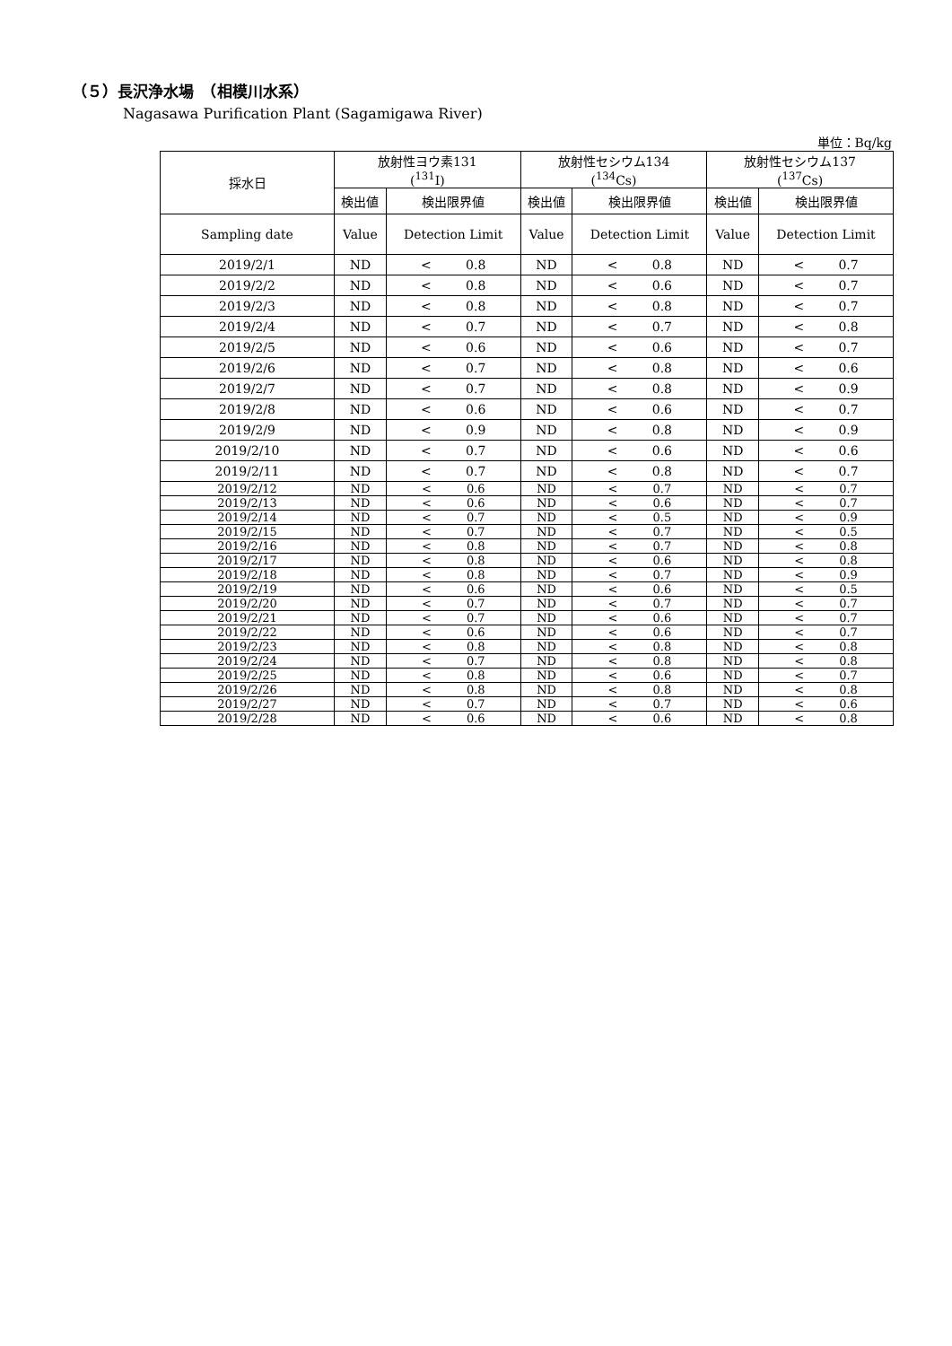（５）長沢浄水場　（相模川水系）
Nagasawa Purification Plant (Sagamigawa River)
単位：Bq/kg
| 採水日 | 放射性ヨウ素131 (<sup>131</sup>I) | | 放射性セシウム134 (<sup>134</sup>Cs) | | 放射性セシウム137 (<sup>137</sup>Cs) | |
| --- | --- | --- | --- | --- | --- | --- |
| | 検出値 | 検出限界値 | 検出値 | 検出限界値 | 検出値 | 検出限界値 |
| Sampling date | Value | Detection Limit | Value | Detection Limit | Value | Detection Limit |
| 2019/2/1 | ND | < 0.8 | ND | < 0.8 | ND | < 0.7 |
| 2019/2/2 | ND | < 0.8 | ND | < 0.6 | ND | < 0.7 |
| 2019/2/3 | ND | < 0.8 | ND | < 0.8 | ND | < 0.7 |
| 2019/2/4 | ND | < 0.7 | ND | < 0.7 | ND | < 0.8 |
| 2019/2/5 | ND | < 0.6 | ND | < 0.6 | ND | < 0.7 |
| 2019/2/6 | ND | < 0.7 | ND | < 0.8 | ND | < 0.6 |
| 2019/2/7 | ND | < 0.7 | ND | < 0.8 | ND | < 0.9 |
| 2019/2/8 | ND | < 0.6 | ND | < 0.6 | ND | < 0.7 |
| 2019/2/9 | ND | < 0.9 | ND | < 0.8 | ND | < 0.9 |
| 2019/2/10 | ND | < 0.7 | ND | < 0.6 | ND | < 0.6 |
| 2019/2/11 | ND | < 0.7 | ND | < 0.8 | ND | < 0.7 |
| 2019/2/12 | ND | < 0.6 | ND | < 0.7 | ND | < 0.7 |
| 2019/2/13 | ND | < 0.6 | ND | < 0.6 | ND | < 0.7 |
| 2019/2/14 | ND | < 0.7 | ND | < 0.5 | ND | < 0.9 |
| 2019/2/15 | ND | < 0.7 | ND | < 0.7 | ND | < 0.5 |
| 2019/2/16 | ND | < 0.8 | ND | < 0.7 | ND | < 0.8 |
| 2019/2/17 | ND | < 0.8 | ND | < 0.6 | ND | < 0.8 |
| 2019/2/18 | ND | < 0.8 | ND | < 0.7 | ND | < 0.9 |
| 2019/2/19 | ND | < 0.6 | ND | < 0.6 | ND | < 0.5 |
| 2019/2/20 | ND | < 0.7 | ND | < 0.7 | ND | < 0.7 |
| 2019/2/21 | ND | < 0.7 | ND | < 0.6 | ND | < 0.7 |
| 2019/2/22 | ND | < 0.6 | ND | < 0.6 | ND | < 0.7 |
| 2019/2/23 | ND | < 0.8 | ND | < 0.8 | ND | < 0.8 |
| 2019/2/24 | ND | < 0.7 | ND | < 0.8 | ND | < 0.8 |
| 2019/2/25 | ND | < 0.8 | ND | < 0.6 | ND | < 0.7 |
| 2019/2/26 | ND | < 0.8 | ND | < 0.8 | ND | < 0.8 |
| 2019/2/27 | ND | < 0.7 | ND | < 0.7 | ND | < 0.6 |
| 2019/2/28 | ND | < 0.6 | ND | < 0.6 | ND | < 0.8 |